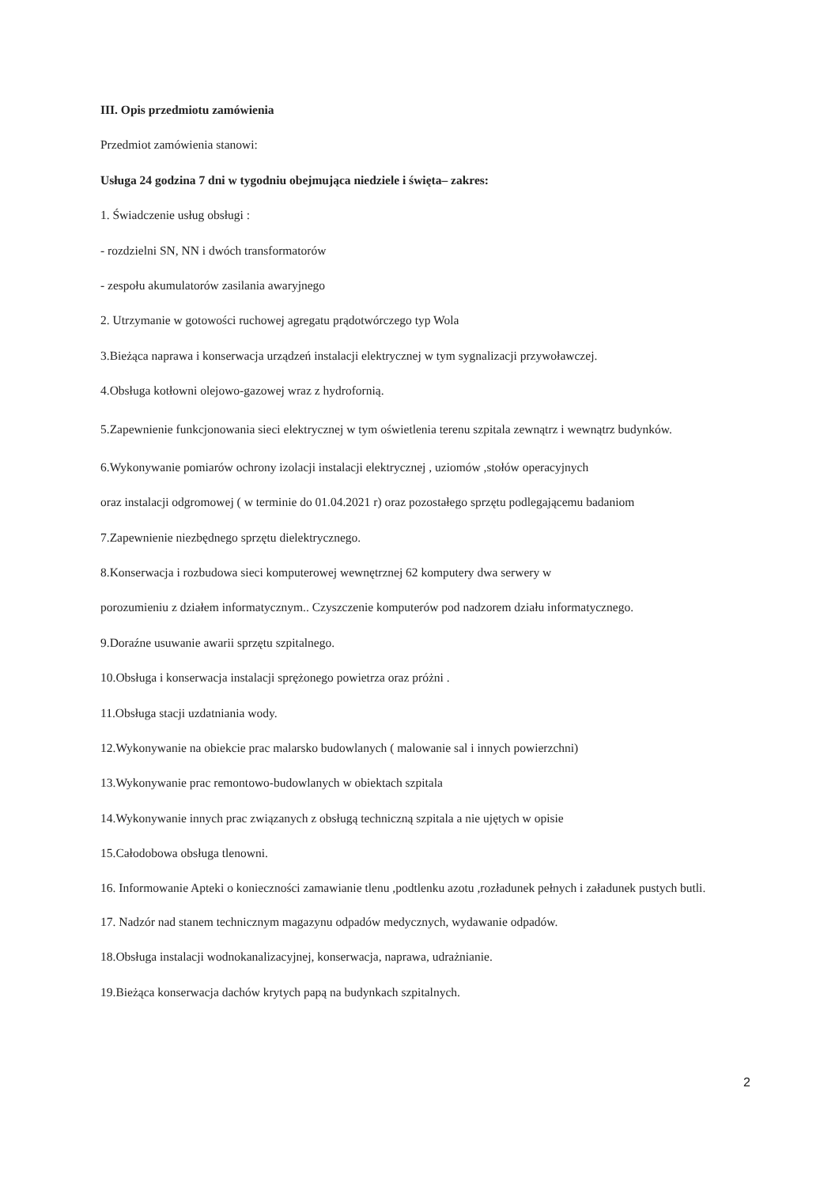III. Opis przedmiotu zamówienia
Przedmiot zamówienia stanowi:
Usługa 24 godzina 7 dni w tygodniu obejmująca niedziele i święta– zakres:
1. Świadczenie usług obsługi :
- rozdzielni SN, NN i dwóch transformatorów
- zespołu akumulatorów zasilania awaryjnego
2. Utrzymanie w gotowości ruchowej agregatu prądotwórczego typ Wola
3.Bieżąca naprawa i konserwacja urządzeń instalacji elektrycznej w tym sygnalizacji przywoławczej.
4.Obsługa kotłowni olejowo-gazowej wraz z hydrofornią.
5.Zapewnienie funkcjonowania sieci elektrycznej w tym oświetlenia terenu szpitala zewnątrz i wewnątrz budynków.
6.Wykonywanie pomiarów ochrony izolacji instalacji elektrycznej , uziomów ,stołów operacyjnych
oraz instalacji odgromowej ( w terminie do 01.04.2021 r) oraz pozostałego sprzętu podlegającemu badaniom
7.Zapewnienie niezbędnego sprzętu dielektrycznego.
8.Konserwacja i rozbudowa sieci komputerowej wewnętrznej 62 komputery dwa serwery w
porozumieniu z działem informatycznym.. Czyszczenie komputerów pod nadzorem działu informatycznego.
9.Doraźne usuwanie awarii sprzętu szpitalnego.
10.Obsługa i konserwacja instalacji sprężonego powietrza oraz próżni .
11.Obsługa stacji uzdatniania wody.
12.Wykonywanie na obiekcie prac malarsko budowlanych ( malowanie sal i innych powierzchni)
13.Wykonywanie prac remontowo-budowlanych w obiektach szpitala
14.Wykonywanie innych prac związanych z obsługą techniczną szpitala a nie ujętych w opisie
15.Całodobowa obsługa tlenowni.
16. Informowanie Apteki o konieczności zamawianie tlenu ,podtlenku azotu ,rozładunek pełnych i załadunek pustych butli.
17. Nadzór nad stanem technicznym magazynu odpadów medycznych, wydawanie odpadów.
18.Obsługa instalacji wodnokanalizacyjnej, konserwacja, naprawa, udrażnianie.
19.Bieżąca konserwacja dachów krytych papą na budynkach szpitalnych.
2